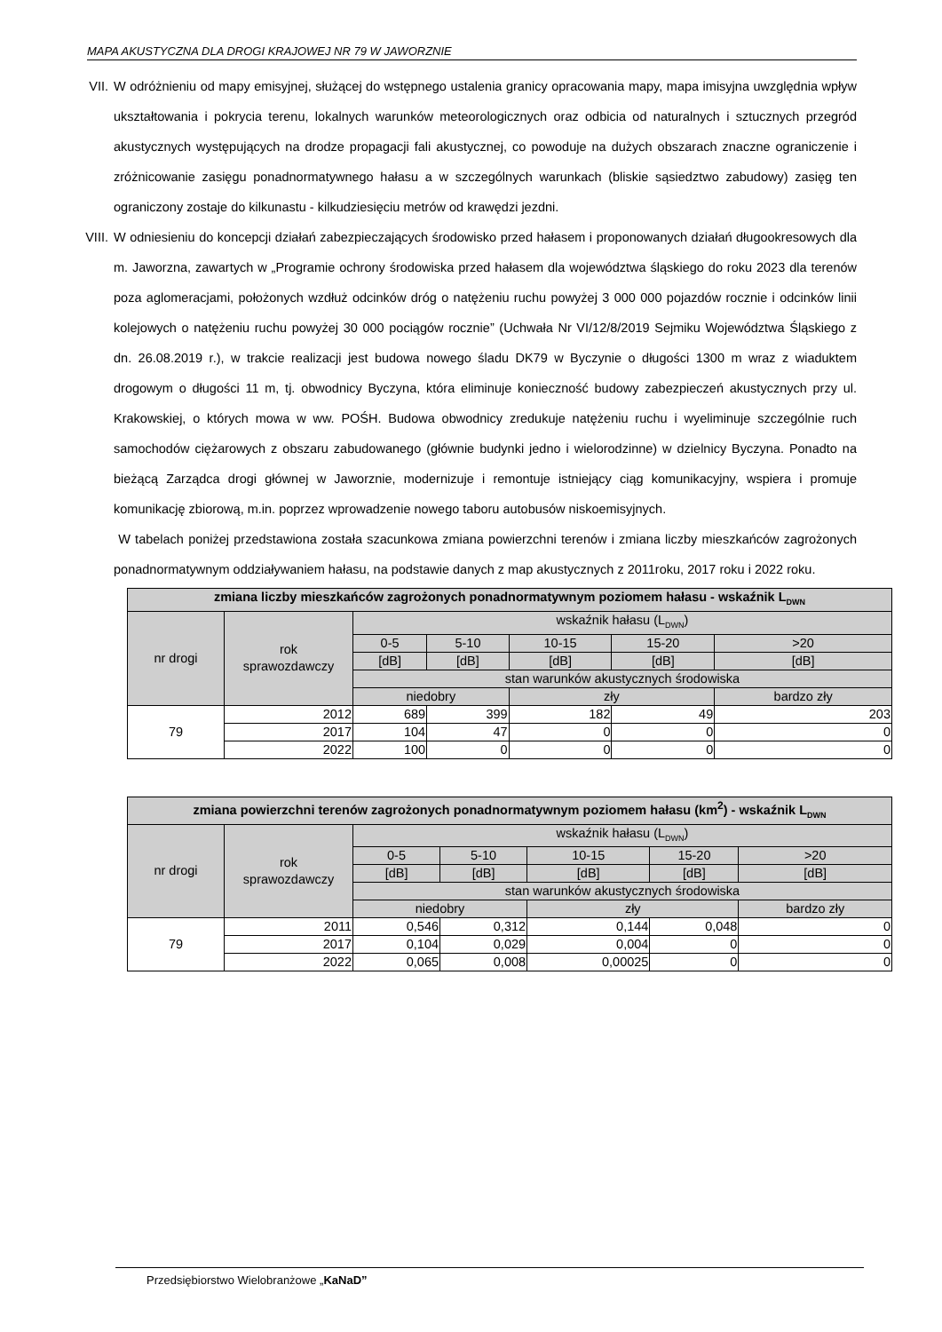MAPA AKUSTYCZNA DLA DROGI KRAJOWEJ NR 79 W JAWORZNIE
VII.
W odróżnieniu od mapy emisyjnej, służącej do wstępnego ustalenia granicy opracowania mapy, mapa imisyjna uwzględnia wpływ ukształtowania i pokrycia terenu, lokalnych warunków meteorologicznych oraz odbicia od naturalnych i sztucznych przegród akustycznych występujących na drodze propagacji fali akustycznej, co powoduje na dużych obszarach znaczne ograniczenie i zróżnicowanie zasięgu ponadnormatywnego hałasu a w szczególnych warunkach (bliskie sąsiedztwo zabudowy) zasięg ten ograniczony zostaje do kilkunastu - kilkudziesięciu metrów od krawędzi jezdni.
VIII.
W odniesieniu do koncepcji działań zabezpieczających środowisko przed hałasem i proponowanych działań długookresowych dla m. Jaworzna, zawartych w „Programie ochrony środowiska przed hałasem dla województwa śląskiego do roku 2023 dla terenów poza aglomeracjami, położonych wzdłuż odcinków dróg o natężeniu ruchu powyżej 3 000 000 pojazdów rocznie i odcinków linii kolejowych o natężeniu ruchu powyżej 30 000 pociągów rocznie” (Uchwała Nr VI/12/8/2019 Sejmiku Województwa Śląskiego z dn. 26.08.2019 r.), w trakcie realizacji jest budowa nowego śladu DK79 w Byczynie o długości 1300 m wraz z wiaduktem drogowym o długości 11 m, tj. obwodnicy Byczyna, która eliminuje konieczność budowy zabezpieczeń akustycznych przy ul. Krakowskiej, o których mowa w ww. POŚH. Budowa obwodnicy zredukuje natężeniu ruchu i wyeliminuje szczególnie ruch samochodów ciężarowych z obszaru zabudowanego (głównie budynki jedno i wielorodzinne) w dzielnicy Byczyna. Ponadto na bieżącą Zarządca drogi głównej w Jaworznie, modernizuje i remontuje istniejący ciąg komunikacyjny, wspiera i promuje komunikację zbiorową, m.in. poprzez wprowadzenie nowego taboru autobusów niskoemisyjnych.
W tabelach poniżej przedstawiona została szacunkowa zmiana powierzchni terenów i zmiana liczby mieszkańców zagrożonych ponadnormatywnym oddziaływaniem hałasu, na podstawie danych z map akustycznych z 2011roku, 2017 roku i 2022 roku.
| zmiana liczby mieszkańców zagrożonych ponadnormatywnym poziomem hałasu - wskaźnik L<sub>DWN</sub> | | | | | | |
| --- | --- | --- | --- | --- | --- | --- |
| nr drogi | rok sprawozdawczy | wskaźnik hałasu (L<sub>DWN</sub>) | | | | |
| | | 0-5 | 5-10 | 10-15 | 15-20 | >20 |
| | | [dB] | [dB] | [dB] | [dB] | [dB] |
| | | stan warunków akustycznych środowiska | | | | |
| | | niedobry | | zły | | bardzo zły |
| 79 | 2012 | 689 | 399 | 182 | 49 | 203 |
| | 2017 | 104 | 47 | 0 | 0 | 0 |
| | 2022 | 100 | 0 | 0 | 0 | 0 |
| zmiana powierzchni terenów zagrożonych ponadnormatywnym poziomem hałasu (km<sup>2</sup>) - wskaźnik L<sub>DWN</sub> | | | | | | |
| --- | --- | --- | --- | --- | --- | --- |
| nr drogi | rok sprawozdawczy | wskaźnik hałasu (L<sub>DWN</sub>) | | | | |
| | | 0-5 | 5-10 | 10-15 | 15-20 | >20 |
| | | [dB] | [dB] | [dB] | [dB] | [dB] |
| | | stan warunków akustycznych środowiska | | | | |
| | | niedobry | | zły | | bardzo zły |
| 79 | 2011 | 0,546 | 0,312 | 0,144 | 0,048 | 0 |
| | 2017 | 0,104 | 0,029 | 0,004 | 0 | 0 |
| | 2022 | 0,065 | 0,008 | 0,00025 | 0 | 0 |
Przedsiębiorstwo Wielobranżowe „KaNaD”